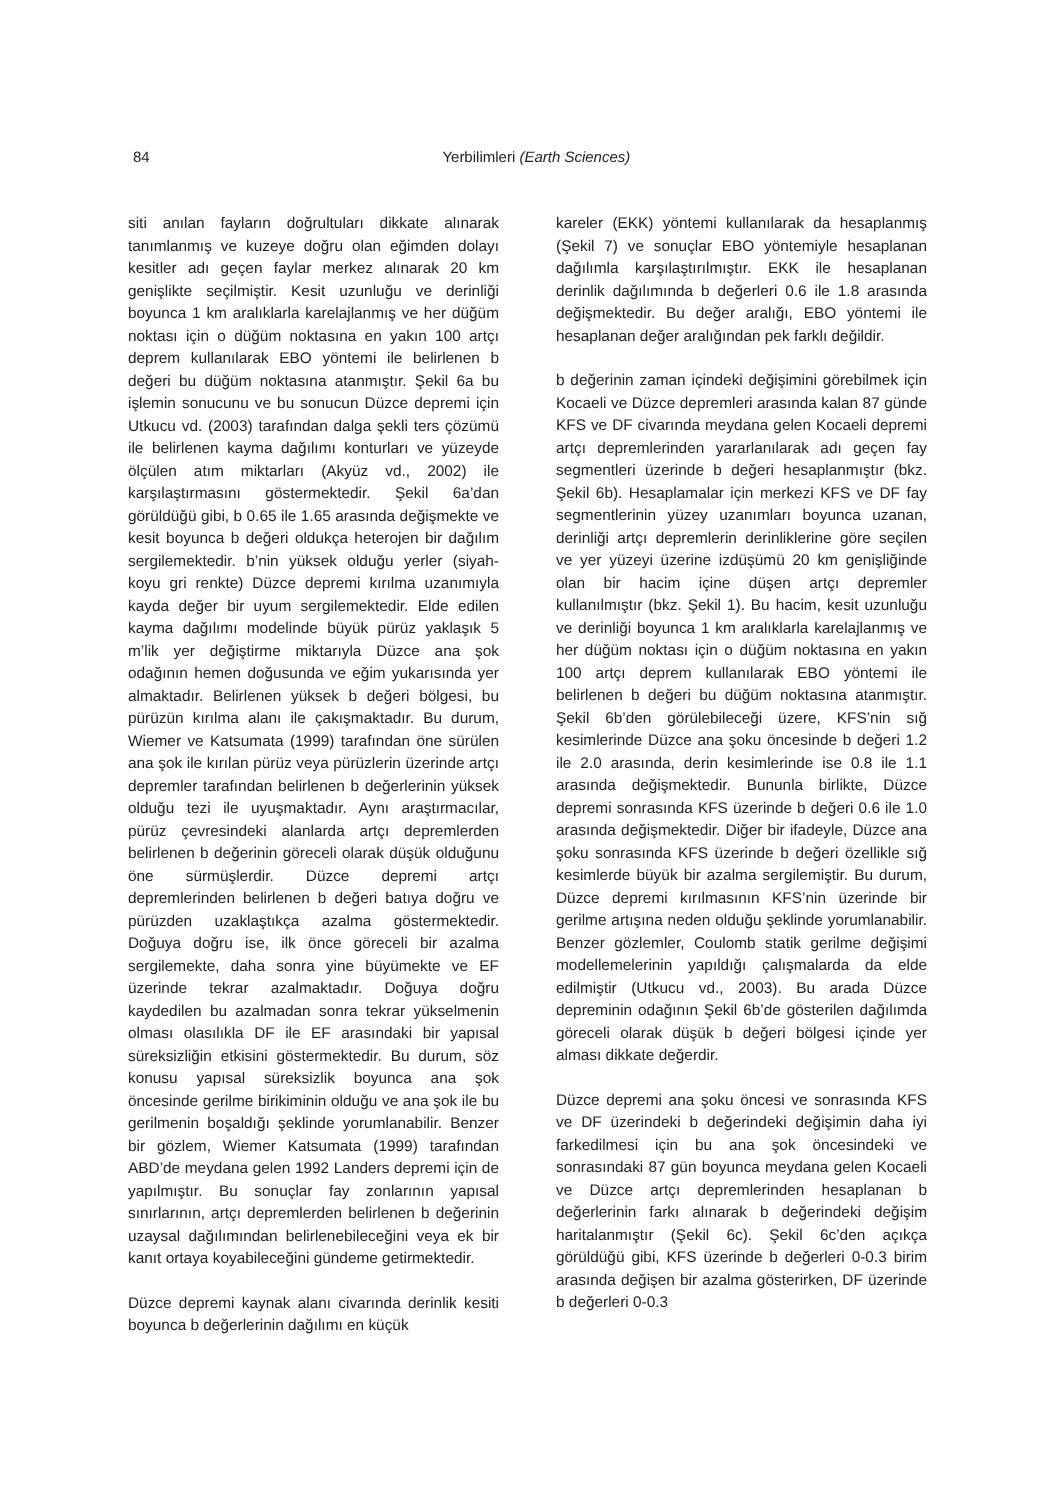84
Yerbilimleri (Earth Sciences)
siti anılan fayların doğrultuları dikkate alınarak tanımlanmış ve kuzeye doğru olan eğimden dolayı kesitler adı geçen faylar merkez alınarak 20 km genişlikte seçilmiştir. Kesit uzunluğu ve derinliği boyunca 1 km aralıklarla karelajlanmış ve her düğüm noktası için o düğüm noktasına en yakın 100 artçı deprem kullanılarak EBO yöntemi ile belirlenen b değeri bu düğüm noktasına atanmıştır. Şekil 6a bu işlemin sonucunu ve bu sonucun Düzce depremi için Utkucu vd. (2003) tarafından dalga şekli ters çözümü ile belirlenen kayma dağılımı konturları ve yüzeyde ölçülen atım miktarları (Akyüz vd., 2002) ile karşılaştırmasını göstermektedir. Şekil 6a’dan görüldüğü gibi, b 0.65 ile 1.65 arasında değişmekte ve kesit boyunca b değeri oldukça heterojen bir dağılım sergilemektedir. b’nin yüksek olduğu yerler (siyah-koyu gri renkte) Düzce depremi kırılma uzanımıyla kayda değer bir uyum sergilemektedir. Elde edilen kayma dağılımı modelinde büyük pürüz yaklaşık 5 m’lik yer değiştirme miktarıyla Düzce ana şok odağının hemen doğusunda ve eğim yukarısında yer almaktadır. Belirlenen yüksek b değeri bölgesi, bu pürüzün kırılma alanı ile çakışmaktadır. Bu durum, Wiemer ve Katsumata (1999) tarafından öne sürülen ana şok ile kırılan pürüz veya pürüzlerin üzerinde artçı depremler tarafından belirlenen b değerlerinin yüksek olduğu tezi ile uyuşmaktadır. Aynı araştırmacılar, pürüz çevresindeki alanlarda artçı depremlerden belirlenen b değerinin göreceli olarak düşük olduğunu öne sürmüşlerdir. Düzce depremi artçı depremlerinden belirlenen b değeri batıya doğru ve pürüzden uzaklaştıkça azalma göstermektedir. Doğuya doğru ise, ilk önce göreceli bir azalma sergilemekte, daha sonra yine büyümekte ve EF üzerinde tekrar azalmaktadır. Doğuya doğru kaydedilen bu azalmadan sonra tekrar yükselmenin olması olasılıkla DF ile EF arasındaki bir yapısal süreksizliğin etkisini göstermektedir. Bu durum, söz konusu yapısal süreksizlik boyunca ana şok öncesinde gerilme birikiminin olduğu ve ana şok ile bu gerilmenin boşaldığı şeklinde yorumlanabilir. Benzer bir gözlem, Wiemer Katsumata (1999) tarafından ABD’de meydana gelen 1992 Landers depremi için de yapılmıştır. Bu sonuçlar fay zonlarının yapısal sınırlarının, artçı depremlerden belirlenen b değerinin uzaysal dağılımından belirlenebileceğini veya ek bir kanıt ortaya koyabileceğini gündeme getirmektedir.
Düzce depremi kaynak alanı civarında derinlik kesiti boyunca b değerlerinin dağılımı en küçük
kareler (EKK) yöntemi kullanılarak da hesaplanmış (Şekil 7) ve sonuçlar EBO yöntemiyle hesaplanan dağılımla karşılaştırılmıştır. EKK ile hesaplanan derinlik dağılımında b değerleri 0.6 ile 1.8 arasında değişmektedir. Bu değer aralığı, EBO yöntemi ile hesaplanan değer aralığından pek farklı değildir.
b değerinin zaman içindeki değişimini görebilmek için Kocaeli ve Düzce depremleri arasında kalan 87 günde KFS ve DF civarında meydana gelen Kocaeli depremi artçı depremlerinden yararlanılarak adı geçen fay segmentleri üzerinde b değeri hesaplanmıştır (bkz. Şekil 6b). Hesaplamalar için merkezi KFS ve DF fay segmentlerinin yüzey uzanımları boyunca uzanan, derinliği artçı depremlerin derinliklerine göre seçilen ve yer yüzeyi üzerine izdüşümü 20 km genişliğinde olan bir hacim içine düşen artçı depremler kullanılmıştır (bkz. Şekil 1). Bu hacim, kesit uzunluğu ve derinliği boyunca 1 km aralıklarla karelajlanmış ve her düğüm noktası için o düğüm noktasına en yakın 100 artçı deprem kullanılarak EBO yöntemi ile belirlenen b değeri bu düğüm noktasına atanmıştır. Şekil 6b’den görülebileceği üzere, KFS’nin sığ kesimlerinde Düzce ana şoku öncesinde b değeri 1.2 ile 2.0 arasında, derin kesimlerinde ise 0.8 ile 1.1 arasında değişmektedir. Bununla birlikte, Düzce depremi sonrasında KFS üzerinde b değeri 0.6 ile 1.0 arasında değişmektedir. Diğer bir ifadeyle, Düzce ana şoku sonrasında KFS üzerinde b değeri özellikle sığ kesimlerde büyük bir azalma sergilemiştir. Bu durum, Düzce depremi kırılmasının KFS’nin üzerinde bir gerilme artışına neden olduğu şeklinde yorumlanabilir. Benzer gözlemler, Coulomb statik gerilme değişimi modellemelerinin yapıldığı çalışmalarda da elde edilmiştir (Utkucu vd., 2003). Bu arada Düzce depreminin odağının Şekil 6b’de gösterilen dağılımda göreceli olarak düşük b değeri bölgesi içinde yer alması dikkate değerdir.
Düzce depremi ana şoku öncesi ve sonrasında KFS ve DF üzerindeki b değerindeki değişimin daha iyi farkedilmesi için bu ana şok öncesindeki ve sonrasındaki 87 gün boyunca meydana gelen Kocaeli ve Düzce artçı depremlerinden hesaplanan b değerlerinin farkı alınarak b değerindeki değişim haritalanmıştır (Şekil 6c). Şekil 6c’den açıkça görüldüğü gibi, KFS üzerinde b değerleri 0-0.3 birim arasında değişen bir azalma gösterirken, DF üzerinde b değerleri 0-0.3